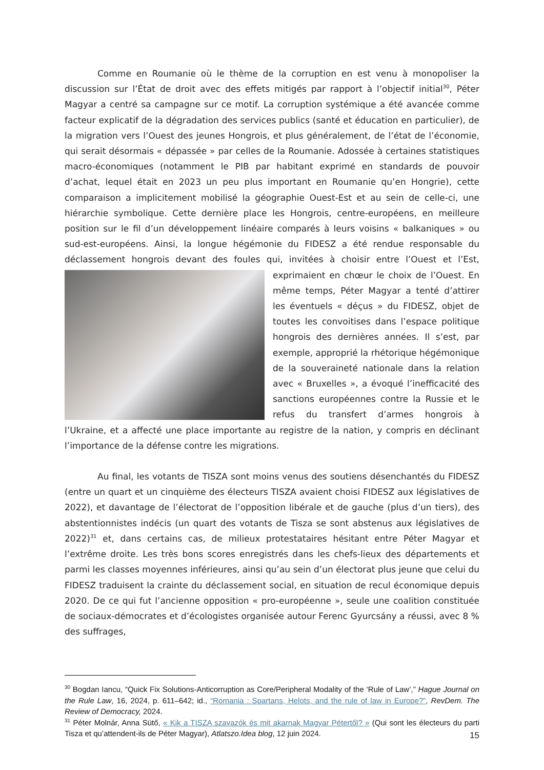Comme en Roumanie où le thème de la corruption en est venu à monopoliser la discussion sur l’État de droit avec des effets mitigés par rapport à l’objectif initial<sup>30</sup>, Péter Magyar a centré sa campagne sur ce motif. La corruption systémique a été avancée comme facteur explicatif de la dégradation des services publics (santé et éducation en particulier), de la migration vers l’Ouest des jeunes Hongrois, et plus généralement, de l’état de l’économie, qui serait désormais « dépassée » par celles de la Roumanie. Adossée à certaines statistiques macro-économiques (notamment le PIB par habitant exprimé en standards de pouvoir d’achat, lequel était en 2023 un peu plus important en Roumanie qu’en Hongrie), cette comparaison a implicitement mobilisé la géographie Ouest-Est et au sein de celle-ci, une hiérarchie symbolique. Cette dernière place les Hongrois, centre-européens, en meilleure position sur le fil d’un développement linéaire comparés à leurs voisins « balkaniques » ou sud-est-européens. Ainsi, la longue hégémonie du FIDESZ a été rendue responsable du déclassement hongrois devant des foules qui, invitées à choisir entre l’Ouest et l’Est, exprimaient en chœur le choix de l’Ouest. En même temps, Péter Magyar a tenté d’attirer les éventuels « déçus » du FIDESZ, objet de toutes les convoitises dans l’espace politique hongrois des dernières années. Il s’est, par exemple, approprié la rhétorique hégémonique de la souveraineté nationale dans la relation avec « Bruxelles », a évoqué l’inefficacité des sanctions européennes contre la Russie et le refus du transfert d’armes hongrois à l’Ukraine, et a affecté une place importante au registre de la nation, y compris en déclinant l’importance de la défense contre les migrations.
Au final, les votants de TISZA sont moins venus des soutiens désenchantés du FIDESZ (entre un quart et un cinquième des électeurs TISZA avaient choisi FIDESZ aux législatives de 2022), et davantage de l’électorat de l’opposition libérale et de gauche (plus d’un tiers), des abstentionnistes indécis (un quart des votants de Tisza se sont abstenus aux législatives de 2022)<sup>31</sup> et, dans certains cas, de milieux protestataires hésitant entre Péter Magyar et l’extrême droite. Les très bons scores enregistrés dans les chefs-lieux des départements et parmi les classes moyennes inférieures, ainsi qu’au sein d’un électorat plus jeune que celui du FIDESZ traduisent la crainte du déclassement social, en situation de recul économique depuis 2020. De ce qui fut l’ancienne opposition « pro-européenne », seule une coalition constituée de sociaux-démocrates et d’écologistes organisée autour Ferenc Gyurcsány a réussi, avec 8 % des suffrages,
<sup>30</sup> Bogdan Iancu, “Quick Fix Solutions-Anticorruption as Core/Peripheral Modality of the ‘Rule of Law’,” Hague Journal on the Rule Law, 16, 2024, p. 611–642; id., “Romania : Spartans, Helots, and the rule of law in Europe?”, RevDem. The Review of Democracy, 2024.
<sup>31</sup> Péter Molnár, Anna Sütő, « Kik a TISZA szavazók és mit akarnak Magyar Pétertől? » (Qui sont les électeurs du parti Tisza et qu’attendent-ils de Péter Magyar), Atlatszo.Idea blog, 12 juin 2024.
15